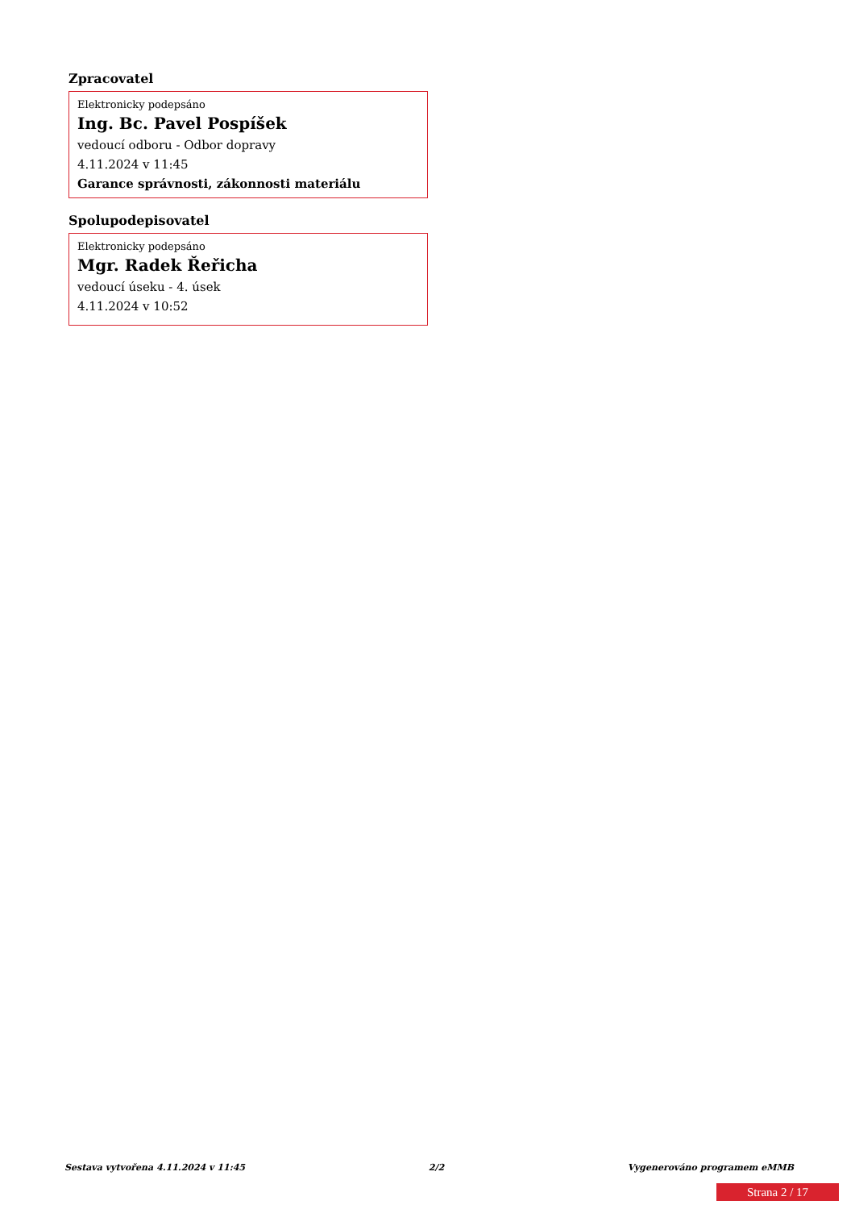Zpracovatel
Elektronicky podepsáno
Ing. Bc. Pavel Pospíšek
vedoucí odboru - Odbor dopravy
4.11.2024 v 11:45
Garance správnosti, zákonnosti materiálu
Spolupodepisovatel
Elektronicky podepsáno
Mgr. Radek Řeřicha
vedoucí úseku - 4. úsek
4.11.2024 v 10:52
Sestava vytvořena 4.11.2024 v 11:45 2/2 Vygenerováno programem eMMB
Strana 2 / 17